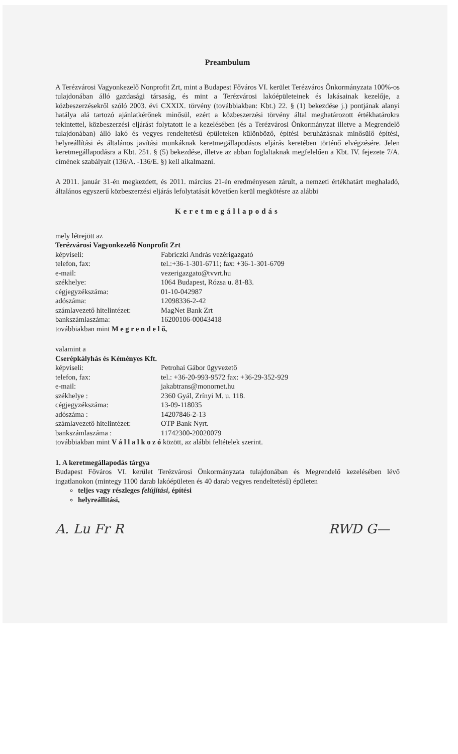Preambulum
A Terézvárosi Vagyonkezelő Nonprofit Zrt, mint a Budapest Főváros VI. kerület Terézváros Önkormányzata 100%-os tulajdonában álló gazdasági társaság, és mint a Terézvárosi lakóépületeinek és lakásainak kezelője, a közbeszerzésekről szóló 2003. évi CXXIX. törvény (továbbiakban: Kbt.) 22. § (1) bekezdése j.) pontjának alanyi hatálya alá tartozó ajánlatkérőnek minősül, ezért a közbeszerzési törvény által meghatározott értékhatárokra tekintettel, közbeszerzési eljárást folytatott le a kezelésében (és a Terézvárosi Önkormányzat illetve a Megrendelő tulajdonában) álló lakó és vegyes rendeltetésű épületeken különböző, építési beruházásnak minősülő építési, helyreállítási és általános javítási munkáknak keretmegállapodásos eljárás keretében történő elvégzésére. Jelen keretmegállapodásra a Kbt. 251. § (5) bekezdése, illetve az abban foglaltaknak megfelelően a Kbt. IV. fejezete 7/A. címének szabályait (136/A. -136/E. §) kell alkalmazni.
A 2011. január 31-én megkezdett, és 2011. március 21-én eredményesen zárult, a nemzeti értékhatárt meghaladó, általános egyszerű közbeszerzési eljárás lefolytatását követően kerül megkötésre az alábbi
Keretmegállapodás
mely létrejött az
Terézvárosi Vagyonkezelő Nonprofit Zrt
képviseli: Fabriczki András vezérigazgató
telefon, fax: tel.:+36-1-301-6711; fax: +36-1-301-6709
e-mail: vezerigazgato@tvvrt.hu
székhelye: 1064 Budapest, Rózsa u. 81-83.
cégjegyzékszáma: 01-10-042987
adószáma: 12098336-2-42
számlavezető hitelintézet: MagNet Bank Zrt
bankszámlaszáma: 16200106-00043418
továbbiakban mint M e g r e n d e l ő,
valamint a
Cserépkályhás és Kéményes Kft.
képviseli: Petrohai Gábor ügyvezető
telefon, fax: tel.: +36-20-993-9572 fax: +36-29-352-929
e-mail: jakabtrans@monornet.hu
székhelye : 2360 Gyál, Zrínyi M. u. 118.
cégjegyzékszáma: 13-09-118035
adószáma : 14207846-2-13
számlavezető hitelintézet: OTP Bank Nyrt.
bankszámlaszáma : 11742300-20020079
továbbiakban mint V á l l a l k o z ó között, az alábbi feltételek szerint.
1. A keretmegállapodás tárgya
Budapest Főváros VI. kerület Terézvárosi Önkormányzata tulajdonában és Megrendelő kezelésében lévő ingatlanokon (mintegy 1100 darab lakóépületen és 40 darab vegyes rendeltetésű) épületen
teljes vagy részleges felújítási, építési
helyreállítási,
A. Lu Fr R RWD G—